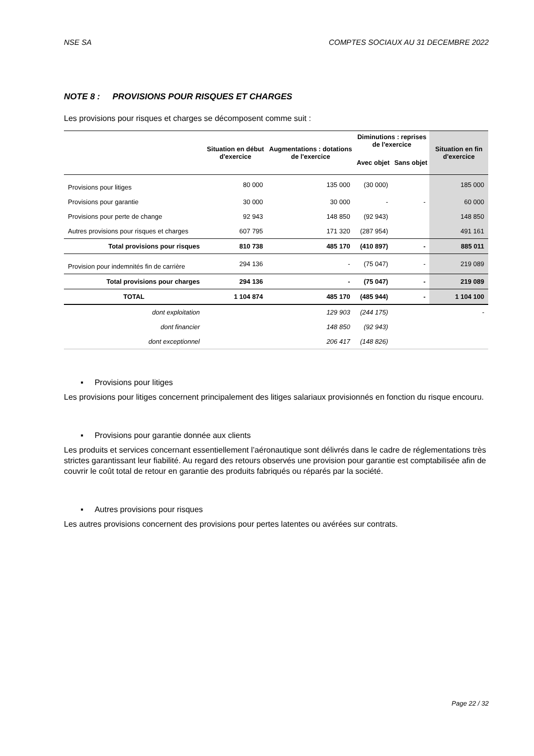NSE SA COMPTES SOCIAUX AU 31 DECEMBRE 2022
NOTE 8 : PROVISIONS POUR RISQUES ET CHARGES
Les provisions pour risques et charges se décomposent comme suit :
| | Situation en début d'exercice | Augmentations : dotations de l'exercice | Diminutions : reprises de l'exercice | | Situation en fin d'exercice |
| --- | --- | --- | --- | --- | --- |
| | | | Avec objet | Sans objet | |
| Provisions pour litiges | 80 000 | 135 000 | (30 000) | | 185 000 |
| Provisions pour garantie | 30 000 | 30 000 | - | - | 60 000 |
| Provisions pour perte de change | 92 943 | 148 850 | (92 943) | | 148 850 |
| Autres provisions pour risques et charges | 607 795 | 171 320 | (287 954) | | 491 161 |
| Total provisions pour risques | 810 738 | 485 170 | (410 897) | - | 885 011 |
| Provision pour indemnités fin de carrière | 294 136 | - | (75 047) | - | 219 089 |
| Total provisions pour charges | 294 136 | - | (75 047) | - | 219 089 |
| TOTAL | 1 104 874 | 485 170 | (485 944) | - | 1 104 100 |
| dont exploitation | | 129 903 | (244 175) | | - |
| dont financier | | 148 850 | (92 943) | | |
| dont exceptionnel | | 206 417 | (148 826) | | |
▪ Provisions pour litiges
Les provisions pour litiges concernent principalement des litiges salariaux provisionnés en fonction du risque encouru.
▪ Provisions pour garantie donnée aux clients
Les produits et services concernant essentiellement l’aéronautique sont délivrés dans le cadre de réglementations très strictes garantissant leur fiabilité. Au regard des retours observés une provision pour garantie est comptabilisée afin de couvrir le coût total de retour en garantie des produits fabriqués ou réparés par la société.
▪ Autres provisions pour risques
Les autres provisions concernent des provisions pour pertes latentes ou avérées sur contrats.
Page 22 / 32